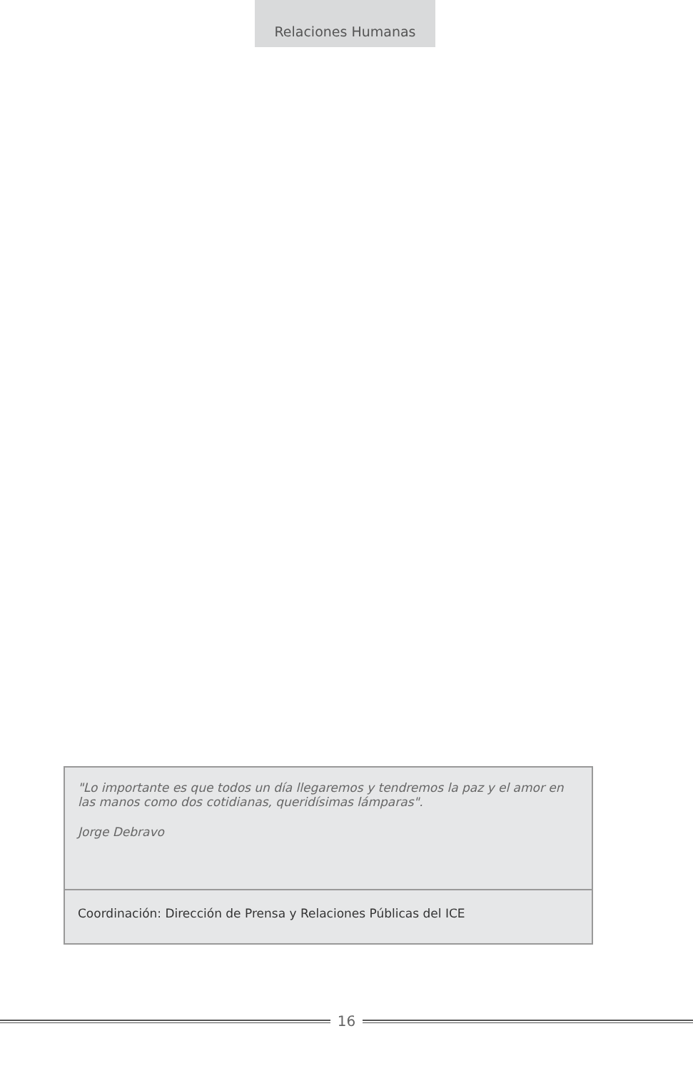Relaciones Humanas
"Lo importante es que todos un día llegaremos y tendremos la paz y el amor en las manos como dos cotidianas, queridísimas lámparas".
Jorge Debravo
Coordinación: Dirección de Prensa y Relaciones Públicas del ICE
16